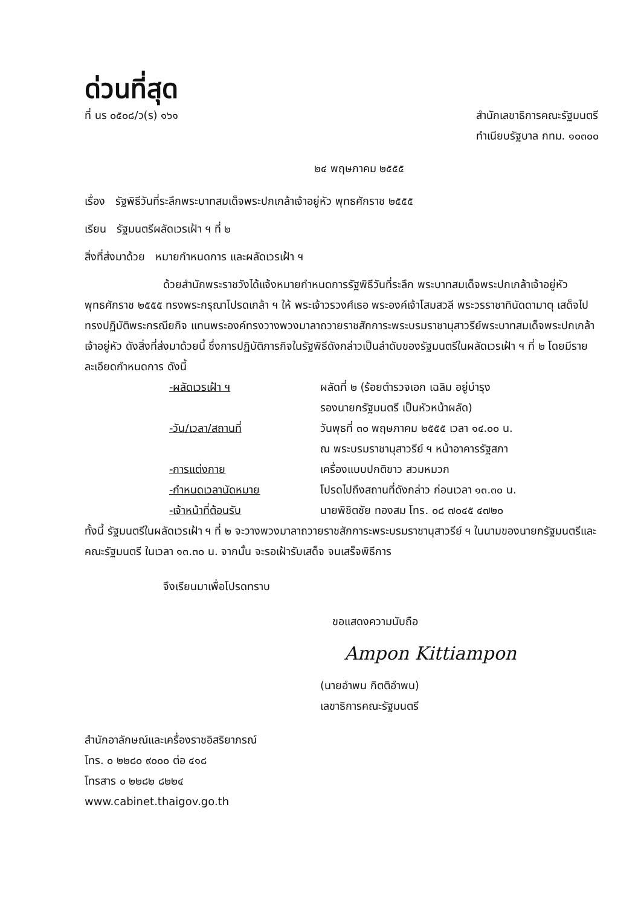ด่วนที่สุด
ที่ นร ๐๕๐๘/ว(ร) ๑๖๑ สำนักเลขาธิการคณะรัฐมนตรี
ทำเนียบรัฐบาล กทม. ๑๐๓๐๐
๒๔ พฤษภาคม ๒๕๕๕
เรื่อง รัฐพิธีวันที่ระลึกพระบาทสมเด็จพระปกเกล้าเจ้าอยู่หัว พุทธศักราช ๒๕๕๕
เรียน รัฐมนตรีผลัดเวรเฝ้า ฯ ที่ ๒
สิ่งที่ส่งมาด้วย หมายกำหนดการ และผลัดเวรเฝ้า ฯ
ด้วยสำนักพระราชวังได้แจ้งหมายกำหนดการรัฐพิธีวันที่ระลึก พระบาทสมเด็จพระปกเกล้าเจ้าอยู่หัว พุทธศักราช ๒๕๕๕ ทรงพระกรุณาโปรดเกล้า ฯ ให้ พระเจ้าวรวงศ์เธอ พระองค์เจ้าโสมสวลี พระวรราชาทินัดดามาตุ เสด็จไปทรงปฏิบัติพระกรณียกิจ แทนพระองค์ทรงวางพวงมาลาถวายราชสักการะพระบรมราชานุสาวรีย์พระบาทสมเด็จพระปกเกล้าเจ้าอยู่หัว ดังสิ่งที่ส่งมาด้วยนี้ ซึ่งการปฏิบัติภารกิจในรัฐพิธีดังกล่าวเป็นลำดับของรัฐมนตรีในผลัดเวรเฝ้า ฯ ที่ ๒ โดยมีรายละเอียดกำหนดการ ดังนี้
-ผลัดเวรเฝ้า ฯ ผลัดที่ ๒ (ร้อยตำรวจเอก เฉลิม อยู่บำรุง
รองนายกรัฐมนตรี เป็นหัวหน้าผลัด)
-วัน/เวลา/สถานที่ วันพุธที่ ๓๐ พฤษภาคม ๒๕๕๕ เวลา ๑๔.๐๐ น.
ณ พระบรมราชานุสาวรีย์ ฯ หน้าอาคารรัฐสภา
-การแต่งกาย เครื่องแบบปกติขาว สวมหมวก
-กำหนดเวลานัดหมาย โปรดไปถึงสถานที่ดังกล่าว ก่อนเวลา ๑๓.๓๐ น.
-เจ้าหน้าที่ต้อนรับ นายพิชิตชัย ทองสม โทร. ๐๘ ๗๐๔๕ ๔๗๒๐
ทั้งนี้ รัฐมนตรีในผลัดเวรเฝ้า ฯ ที่ ๒ จะวางพวงมาลาถวายราชสักการะพระบรมราชานุสาวรีย์ ฯ ในนามของนายกรัฐมนตรีและคณะรัฐมนตรี ในเวลา ๑๓.๓๐ น. จากนั้น จะรอเฝ้ารับเสด็จ จนเสร็จพิธีการ
จึงเรียนมาเพื่อโปรดทราบ
ขอแสดงความนับถือ
Ampon Kittiampon
(นายอำพน กิตติอำพน)
เลขาธิการคณะรัฐมนตรี
สำนักอาลักษณ์และเครื่องราชอิสริยาภรณ์
โทร. ๐ ๒๒๘๐ ๙๐๐๐ ต่อ ๔๑๘
โทรสาร ๐ ๒๒๘๒ ๘๒๒๔
www.cabinet.thaigov.go.th